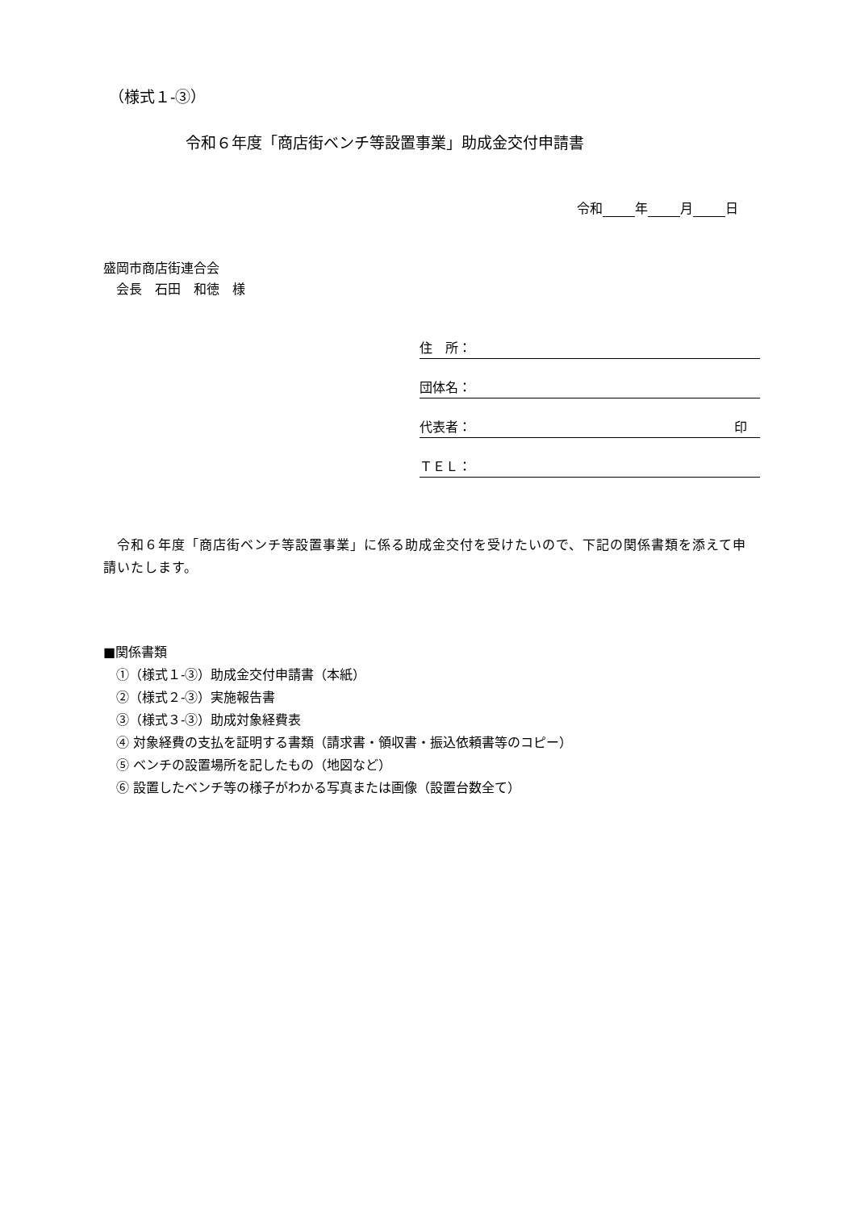（様式１-③）
令和６年度「商店街ベンチ等設置事業」助成金交付申請書
令和 年 月 日
盛岡市商店街連合会
　会長　石田　和徳　様
住　所：
団体名：
代表者： 印　
ＴＥＬ：
　令和６年度「商店街ベンチ等設置事業」に係る助成金交付を受けたいので、下記の関係書類を添えて申請いたします。
■関係書類
　①（様式１-③）助成金交付申請書（本紙）
　②（様式２-③）実施報告書
　③（様式３-③）助成対象経費表
　④ 対象経費の支払を証明する書類（請求書・領収書・振込依頼書等のコピー）
　⑤ ベンチの設置場所を記したもの（地図など）
　⑥ 設置したベンチ等の様子がわかる写真または画像（設置台数全て）